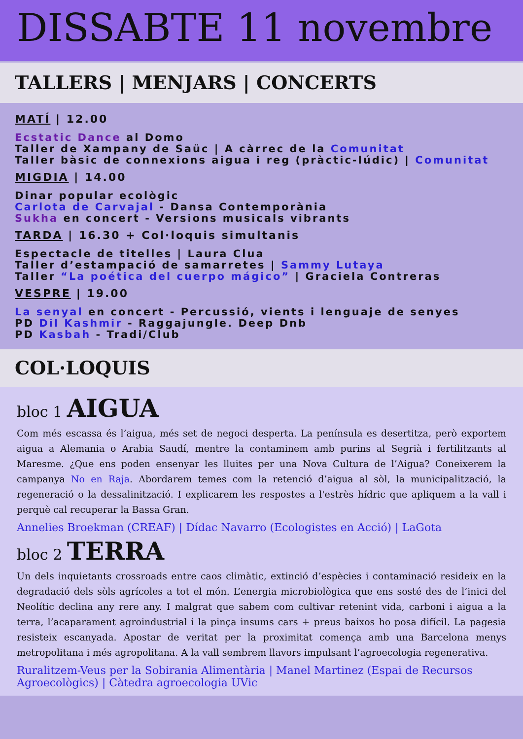DISSABTE 11 novembre
TALLERS | MENJARS | CONCERTS
MATÍ | 12.00
Ecstatic Dance al Domo
Taller de Xampany de Saüc | A càrrec de la Comunitat
Taller bàsic de connexions aigua i reg (pràctic-lúdic) | Comunitat
MIGDIA | 14.00
Dinar popular ecològic
Carlota de Carvajal - Dansa Contemporània
Sukha en concert - Versions musicals vibrants
TARDA | 16.30 + Col·loquis simultanis
Espectacle de titelles | Laura Clua
Taller d’estampació de samarretes | Sammy Lutaya
Taller “La poética del cuerpo mágico” | Graciela Contreras
VESPRE | 19.00
La senyal en concert - Percussió, vients i lenguaje de senyes
PD Dil Kashmir - Raggajungle. Deep Dnb
PD Kasbah - Tradi/Club
COL·LOQUIS
bloc 1 AIGUA
Com més escassa és l’aigua, més set de negoci desperta. La península es desertitza, però exportem aigua a Alemania o Arabia Saudí, mentre la contaminem amb purins al Segrià i fertilitzants al Maresme. ¿Que ens poden ensenyar les lluites per una Nova Cultura de l’Aigua? Coneixerem la campanya No en Raja. Abordarem temes com la retenció d’aigua al sòl, la municipalització, la regeneració o la dessalinització. I explicarem les respostes a l'estrès hídric que apliquem a la vall i perquè cal recuperar la Bassa Gran.
Annelies Broekman (CREAF) | Dídac Navarro (Ecologistes en Acció) | LaGota
bloc 2 TERRA
Un dels inquietants crossroads entre caos climàtic, extinció d’espècies i contaminació resideix en la degradació dels sòls agrícoles a tot el món. L’energia microbiològica que ens sosté des de l’inici del Neolític declina any rere any. I malgrat que sabem com cultivar retenint vida, carboni i aigua a la terra, l’acaparament agroindustrial i la pinça insums cars + preus baixos ho posa difícil. La pagesia resisteix escanyada. Apostar de veritat per la proximitat comença amb una Barcelona menys metropolitana i més agropolitana. A la vall sembrem llavors impulsant l’agroecologia regenerativa.
Ruralitzem-Veus per la Sobirania Alimentària | Manel Martinez (Espai de Recursos Agroecològics) | Càtedra agroecologia UVic